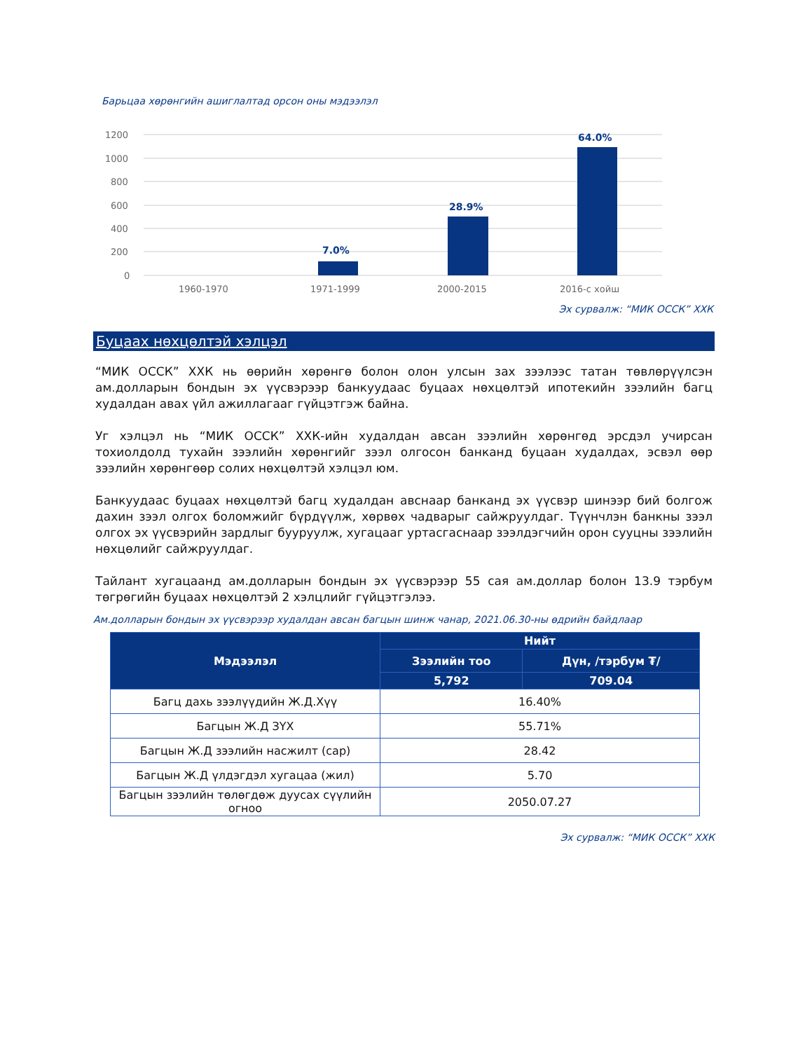Барьцаа хөрөнгийн ашиглалтад орсон оны мэдээлэл
1200
1000
800
600
400
200
0
7.0%
28.9%
64.0%
1960-1970
1971-1999
2000-2015
2016-с хойш
Эх сурвалж: “МИК ОССК” ХХК
Буцаах нөхцөлтэй хэлцэл
“МИК ОССК” ХХК нь өөрийн хөрөнгө болон олон улсын зах зээлээс татан төвлөрүүлсэн ам.долларын бондын эх үүсвэрээр банкуудаас буцаах нөхцөлтэй ипотекийн зээлийн багц худалдан авах үйл ажиллагааг гүйцэтгэж байна.
Уг хэлцэл нь “МИК ОССК” ХХК-ийн худалдан авсан зээлийн хөрөнгөд эрсдэл учирсан тохиолдолд тухайн зээлийн хөрөнгийг зээл олгосон банканд буцаан худалдах, эсвэл өөр зээлийн хөрөнгөөр солих нөхцөлтэй хэлцэл юм.
Банкуудаас буцаах нөхцөлтэй багц худалдан авснаар банканд эх үүсвэр шинээр бий болгож дахин зээл олгох боломжийг бүрдүүлж, хөрвөх чадварыг сайжруулдаг. Түүнчлэн банкны зээл олгох эх үүсвэрийн зардлыг бууруулж, хугацааг уртасгаснаар зээлдэгчийн орон сууцны зээлийн нөхцөлийг сайжруулдаг.
Тайлант хугацаанд ам.долларын бондын эх үүсвэрээр 55 сая ам.доллар болон 13.9 тэрбум төгрөгийн буцаах нөхцөлтэй 2 хэлцлийг гүйцэтгэлээ.
Ам.долларын бондын эх үүсвэрээр худалдан авсан багцын шинж чанар, 2021.06.30-ны өдрийн байдлаар
| Мэдээлэл | Нийт | |
| --- | --- | --- |
| | Зээлийн тоо | Дүн, /тэрбум ₮/ |
| | 5,792 | 709.04 |
| Багц дахь зээлүүдийн Ж.Д.Хүү | 16.40% | |
| Багцын Ж.Д ЗҮХ | 55.71% | |
| Багцын Ж.Д зээлийн насжилт (сар) | 28.42 | |
| Багцын Ж.Д үлдэгдэл хугацаа (жил) | 5.70 | |
| Багцын зээлийн төлөгдөж дуусах сүүлийн огноо | 2050.07.27 | |
Эх сурвалж: “МИК ОССК” ХХК